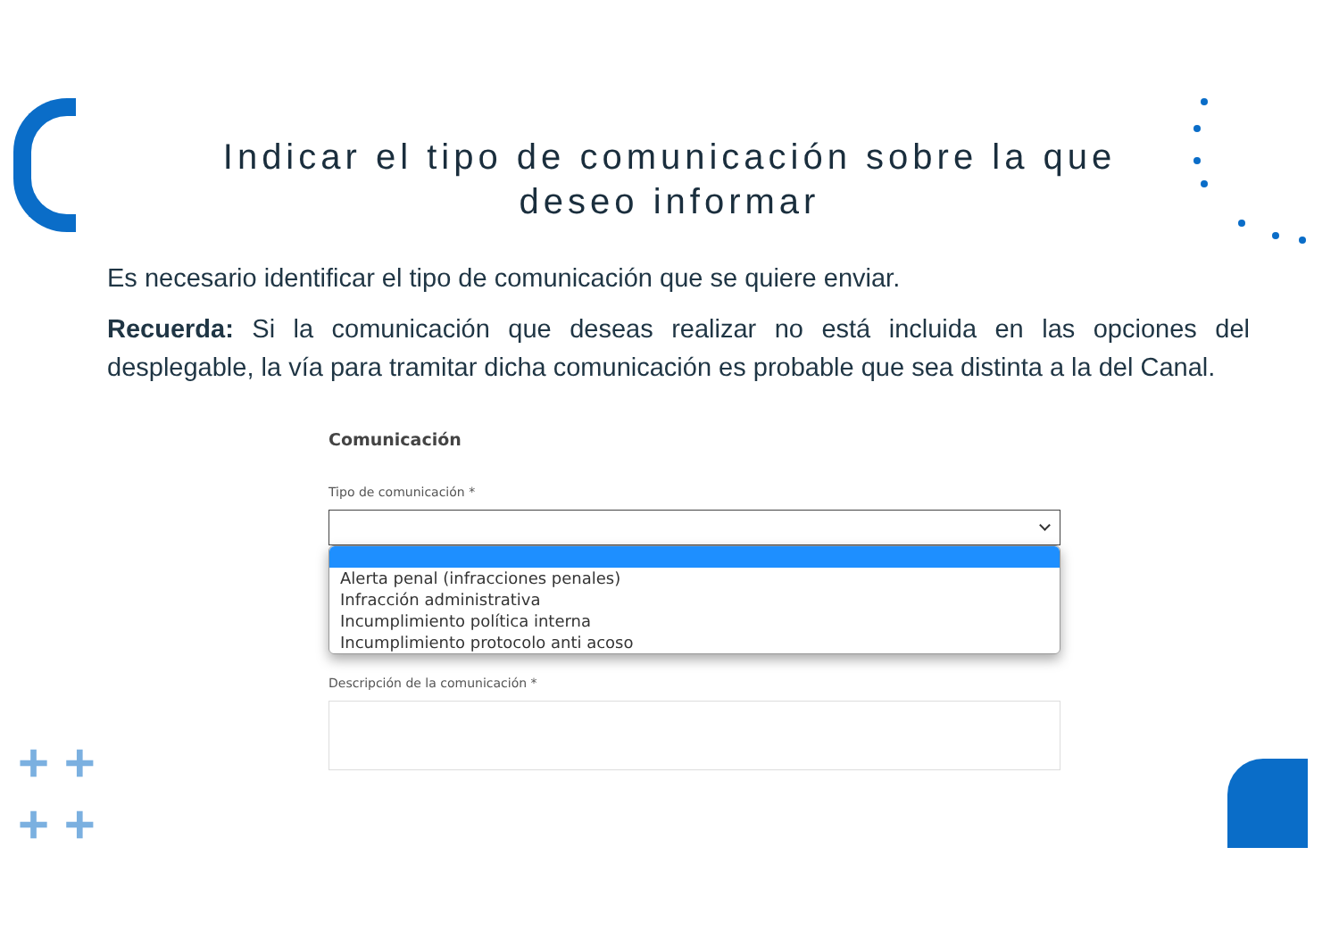+ +
+ +
Indicar el tipo de comunicación sobre la que
deseo informar
Es necesario identificar el tipo de comunicación que se quiere enviar.
Recuerda: Si la comunicación que deseas realizar no está incluida en las opciones del desplegable, la vía para tramitar dicha comunicación es probable que sea distinta a la del Canal.
Comunicación
Tipo de comunicación *
Alerta penal (infracciones penales)
Infracción administrativa
Incumplimiento política interna
Incumplimiento protocolo anti acoso
Descripción de la comunicación *